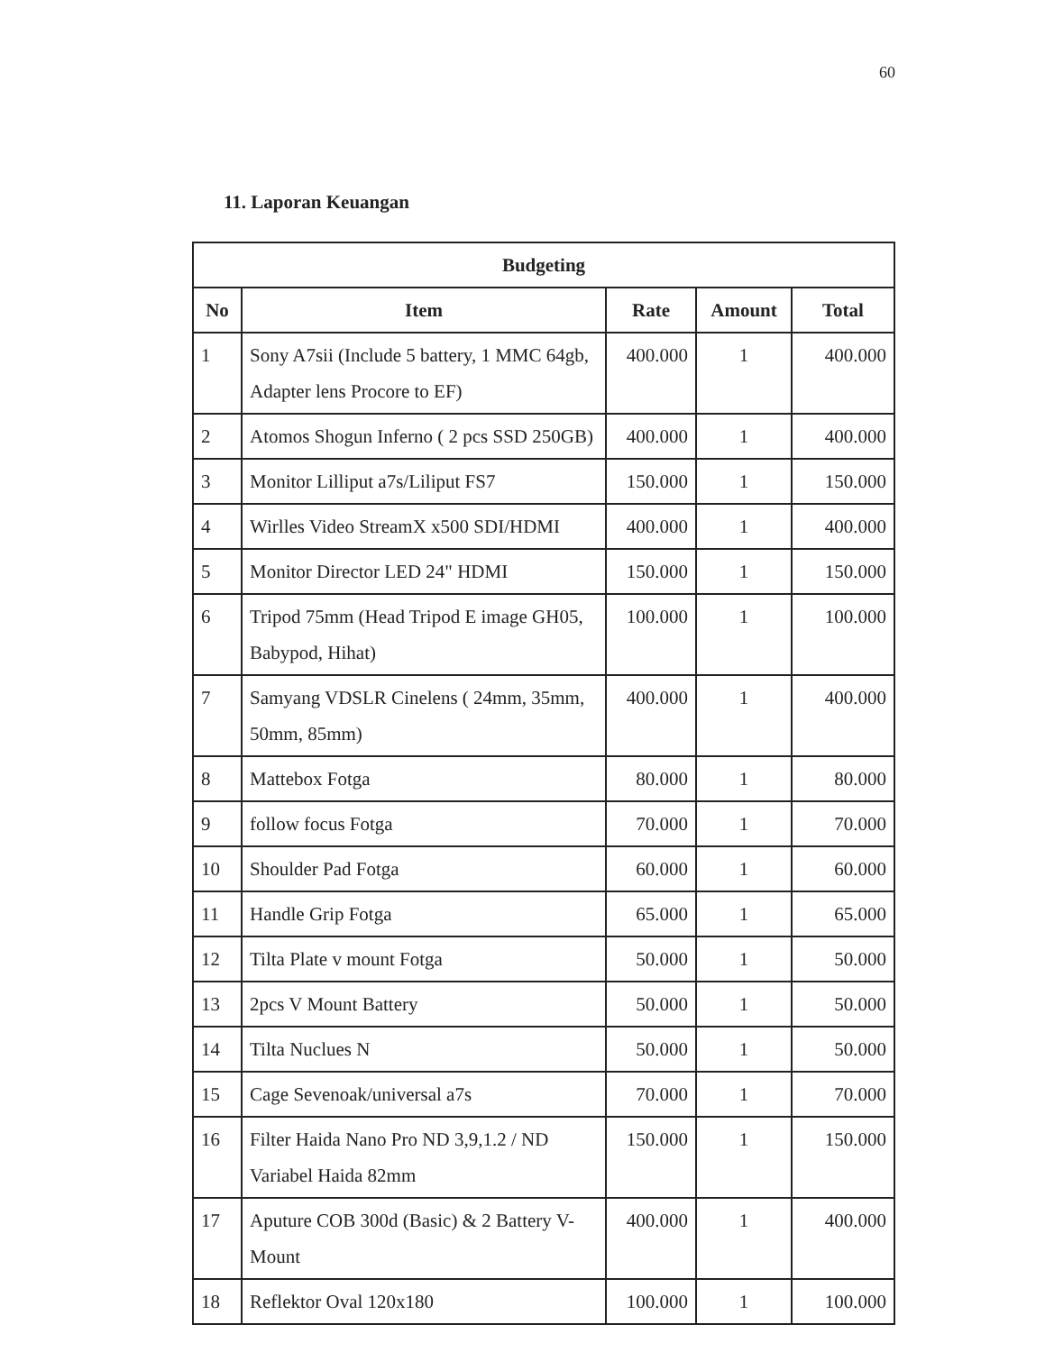60
11. Laporan Keuangan
| Budgeting | | | | |
| --- | --- | --- | --- | --- |
| No | Item | Rate | Amount | Total |
| 1 | Sony A7sii (Include 5 battery, 1 MMC 64gb, Adapter lens Procore to EF) | 400.000 | 1 | 400.000 |
| 2 | Atomos Shogun Inferno ( 2 pcs SSD 250GB) | 400.000 | 1 | 400.000 |
| 3 | Monitor Lilliput a7s/Liliput FS7 | 150.000 | 1 | 150.000 |
| 4 | Wirlles Video StreamX x500 SDI/HDMI | 400.000 | 1 | 400.000 |
| 5 | Monitor Director LED 24" HDMI | 150.000 | 1 | 150.000 |
| 6 | Tripod 75mm (Head Tripod E image GH05, Babypod, Hihat) | 100.000 | 1 | 100.000 |
| 7 | Samyang VDSLR Cinelens ( 24mm, 35mm, 50mm, 85mm) | 400.000 | 1 | 400.000 |
| 8 | Mattebox Fotga | 80.000 | 1 | 80.000 |
| 9 | follow focus Fotga | 70.000 | 1 | 70.000 |
| 10 | Shoulder Pad Fotga | 60.000 | 1 | 60.000 |
| 11 | Handle Grip Fotga | 65.000 | 1 | 65.000 |
| 12 | Tilta Plate v mount Fotga | 50.000 | 1 | 50.000 |
| 13 | 2pcs V Mount Battery | 50.000 | 1 | 50.000 |
| 14 | Tilta Nuclues N | 50.000 | 1 | 50.000 |
| 15 | Cage Sevenoak/universal a7s | 70.000 | 1 | 70.000 |
| 16 | Filter Haida Nano Pro ND 3,9,1.2 / ND Variabel Haida 82mm | 150.000 | 1 | 150.000 |
| 17 | Aputure COB 300d (Basic) & 2 Battery V-Mount | 400.000 | 1 | 400.000 |
| 18 | Reflektor Oval 120x180 | 100.000 | 1 | 100.000 |